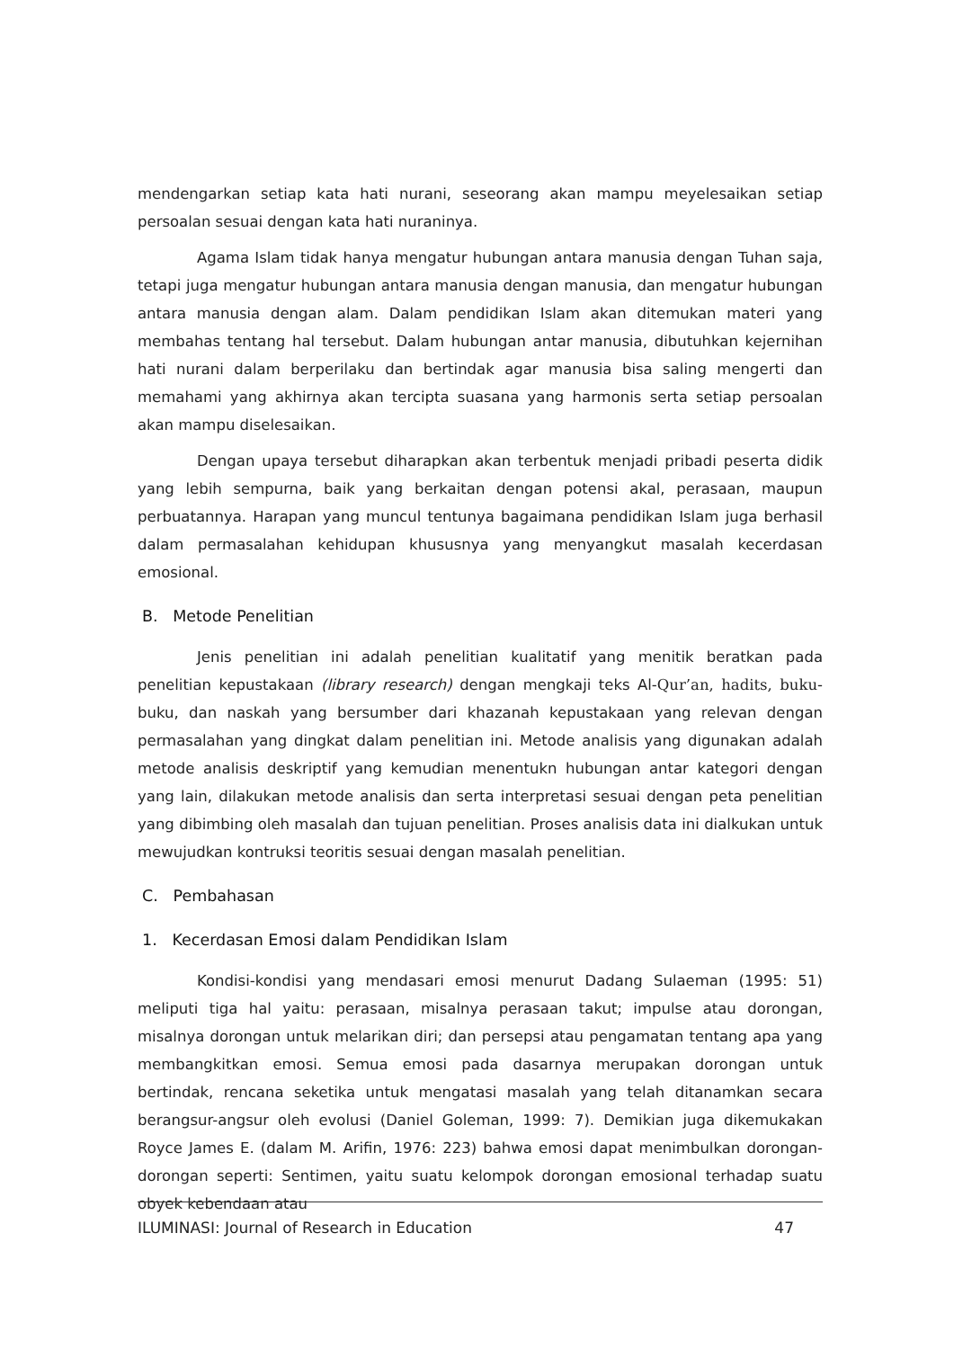mendengarkan setiap kata hati nurani, seseorang akan mampu meyelesaikan setiap persoalan sesuai dengan kata hati nuraninya.
Agama Islam tidak hanya mengatur hubungan antara manusia dengan Tuhan saja, tetapi juga mengatur hubungan antara manusia dengan manusia, dan mengatur hubungan antara manusia dengan alam. Dalam pendidikan Islam akan ditemukan materi yang membahas tentang hal tersebut. Dalam hubungan antar manusia, dibutuhkan kejernihan hati nurani dalam berperilaku dan bertindak agar manusia bisa saling mengerti dan memahami yang akhirnya akan tercipta suasana yang harmonis serta setiap persoalan akan mampu diselesaikan.
Dengan upaya tersebut diharapkan akan terbentuk menjadi pribadi peserta didik yang lebih sempurna, baik yang berkaitan dengan potensi akal, perasaan, maupun perbuatannya. Harapan yang muncul tentunya bagaimana pendidikan Islam juga berhasil dalam permasalahan kehidupan khususnya yang menyangkut masalah kecerdasan emosional.
B. Metode Penelitian
Jenis penelitian ini adalah penelitian kualitatif yang menitik beratkan pada penelitian kepustakaan (library research) dengan mengkaji teks Al-Qur’an, hadits, buku-buku, dan naskah yang bersumber dari khazanah kepustakaan yang relevan dengan permasalahan yang dingkat dalam penelitian ini. Metode analisis yang digunakan adalah metode analisis deskriptif yang kemudian menentukn hubungan antar kategori dengan yang lain, dilakukan metode analisis dan serta interpretasi sesuai dengan peta penelitian yang dibimbing oleh masalah dan tujuan penelitian. Proses analisis data ini dialkukan untuk mewujudkan kontruksi teoritis sesuai dengan masalah penelitian.
C. Pembahasan
1. Kecerdasan Emosi dalam Pendidikan Islam
Kondisi-kondisi yang mendasari emosi menurut Dadang Sulaeman (1995: 51) meliputi tiga hal yaitu: perasaan, misalnya perasaan takut; impulse atau dorongan, misalnya dorongan untuk melarikan diri; dan persepsi atau pengamatan tentang apa yang membangkitkan emosi. Semua emosi pada dasarnya merupakan dorongan untuk bertindak, rencana seketika untuk mengatasi masalah yang telah ditanamkan secara berangsur-angsur oleh evolusi (Daniel Goleman, 1999: 7). Demikian juga dikemukakan Royce James E. (dalam M. Arifin, 1976: 223) bahwa emosi dapat menimbulkan dorongan-dorongan seperti: Sentimen, yaitu suatu kelompok dorongan emosional terhadap suatu obyek kebendaan atau
ILUMINASI: Journal of Research in Education 47